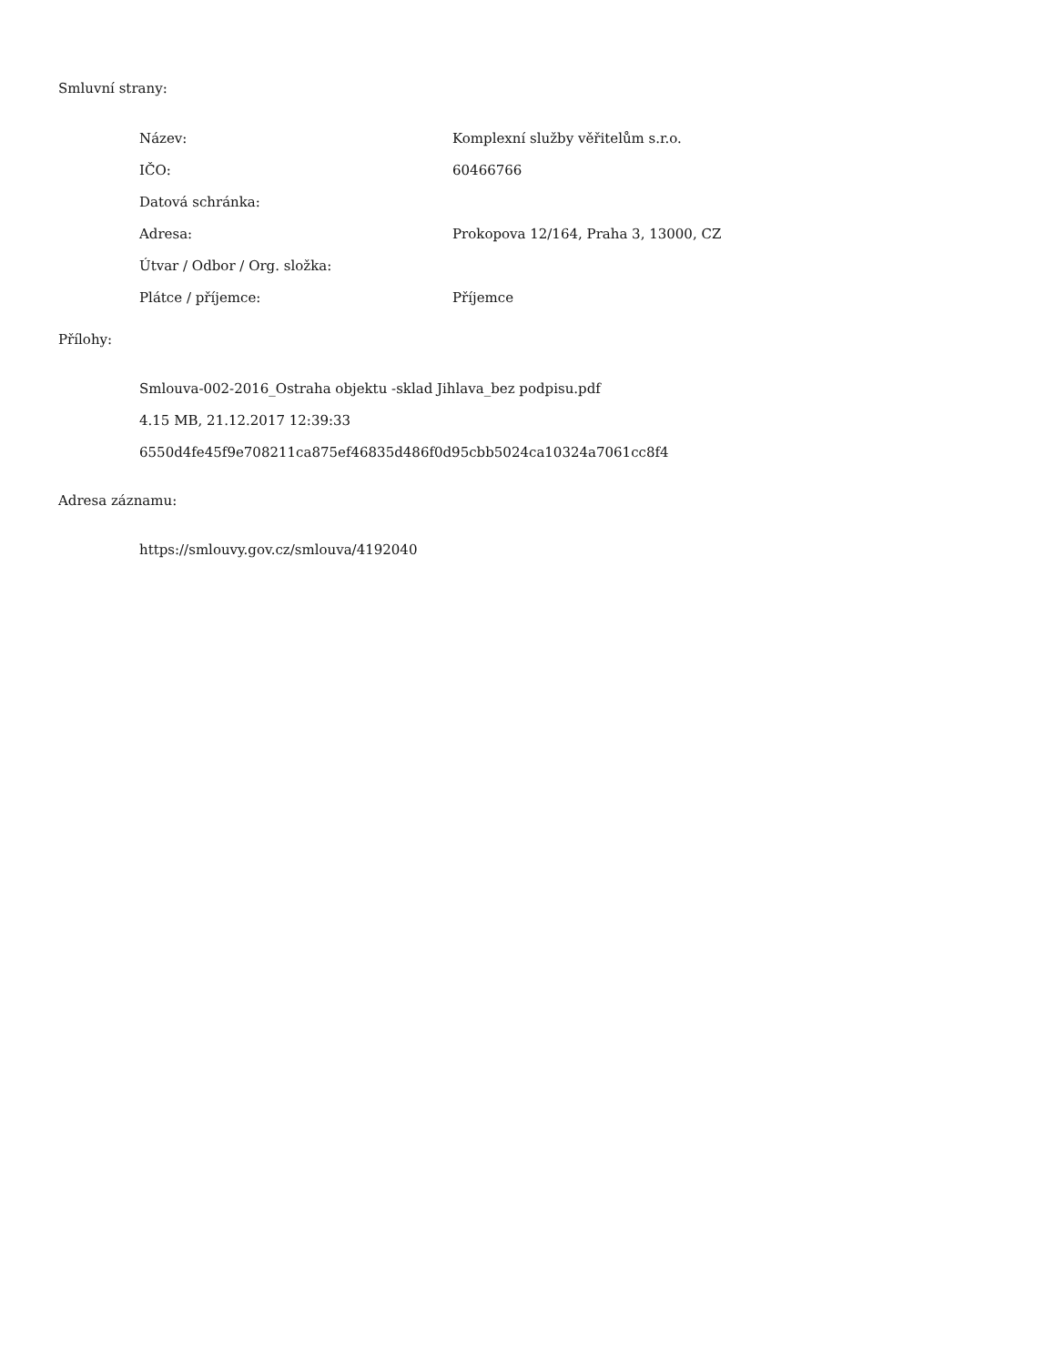Smluvní strany:
| Název: | Komplexní služby věřitelům s.r.o. |
| IČO: | 60466766 |
| Datová schránka: | |
| Adresa: | Prokopova 12/164, Praha 3, 13000, CZ |
| Útvar / Odbor / Org. složka: | |
| Plátce / příjemce: | Příjemce |
Přílohy:
Smlouva-002-2016_Ostraha objektu -sklad Jihlava_bez podpisu.pdf
4.15 MB, 21.12.2017 12:39:33
6550d4fe45f9e708211ca875ef46835d486f0d95cbb5024ca10324a7061cc8f4
Adresa záznamu:
https://smlouvy.gov.cz/smlouva/4192040